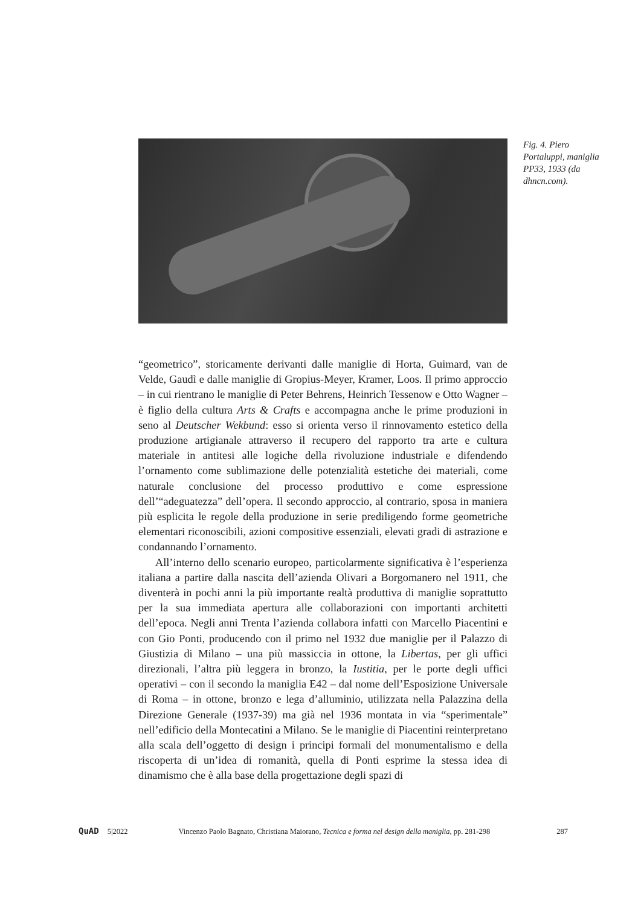Fig. 4. Piero Portaluppi, maniglia PP33, 1933 (da dhncn.com).
“geometrico”, storicamente derivanti dalle maniglie di Horta, Guimard, van de Velde, Gaudì e dalle maniglie di Gropius-Meyer, Kramer, Loos. Il primo approccio – in cui rientrano le maniglie di Peter Behrens, Heinrich Tessenow e Otto Wagner – è figlio della cultura Arts & Crafts e accompagna anche le prime produzioni in seno al Deutscher Wekbund: esso si orienta verso il rinnovamento estetico della produzione artigianale attraverso il recupero del rapporto tra arte e cultura materiale in antitesi alle logiche della rivoluzione industriale e difendendo l’ornamento come sublimazione delle potenzialità estetiche dei materiali, come naturale conclusione del processo produttivo e come espressione dell’“adeguatezza” dell’opera. Il secondo approccio, al contrario, sposa in maniera più esplicita le regole della produzione in serie prediligendo forme geometriche elementari riconoscibili, azioni compositive essenziali, elevati gradi di astrazione e condannando l’ornamento.
All’interno dello scenario europeo, particolarmente significativa è l’esperienza italiana a partire dalla nascita dell’azienda Olivari a Borgomanero nel 1911, che diventerà in pochi anni la più importante realtà produttiva di maniglie soprattutto per la sua immediata apertura alle collaborazioni con importanti architetti dell’epoca. Negli anni Trenta l’azienda collabora infatti con Marcello Piacentini e con Gio Ponti, producendo con il primo nel 1932 due maniglie per il Palazzo di Giustizia di Milano – una più massiccia in ottone, la Libertas, per gli uffici direzionali, l’altra più leggera in bronzo, la Iustitia, per le porte degli uffici operativi – con il secondo la maniglia E42 – dal nome dell’Esposizione Universale di Roma – in ottone, bronzo e lega d’alluminio, utilizzata nella Palazzina della Direzione Generale (1937-39) ma già nel 1936 montata in via “sperimentale” nell’edificio della Montecatini a Milano. Se le maniglie di Piacentini reinterpretano alla scala dell’oggetto di design i principi formali del monumentalismo e della riscoperta di un’idea di romanità, quella di Ponti esprime la stessa idea di dinamismo che è alla base della progettazione degli spazi di
QuAD 5|2022 Vincenzo Paolo Bagnato, Christiana Maiorano, Tecnica e forma nel design della maniglia, pp. 281-298 287